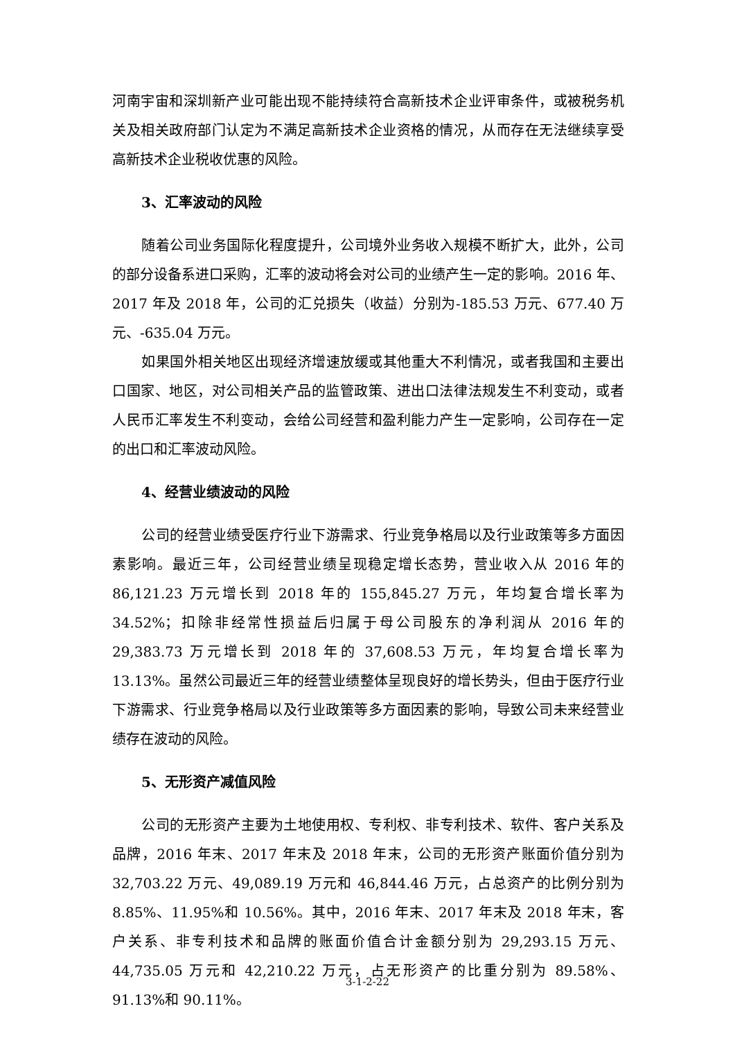河南宇宙和深圳新产业可能出现不能持续符合高新技术企业评审条件，或被税务机关及相关政府部门认定为不满足高新技术企业资格的情况，从而存在无法继续享受高新技术企业税收优惠的风险。
3、汇率波动的风险
随着公司业务国际化程度提升，公司境外业务收入规模不断扩大，此外，公司的部分设备系进口采购，汇率的波动将会对公司的业绩产生一定的影响。2016 年、2017 年及 2018 年，公司的汇兑损失（收益）分别为-185.53 万元、677.40 万元、-635.04 万元。
如果国外相关地区出现经济增速放缓或其他重大不利情况，或者我国和主要出口国家、地区，对公司相关产品的监管政策、进出口法律法规发生不利变动，或者人民币汇率发生不利变动，会给公司经营和盈利能力产生一定影响，公司存在一定的出口和汇率波动风险。
4、经营业绩波动的风险
公司的经营业绩受医疗行业下游需求、行业竞争格局以及行业政策等多方面因素影响。最近三年，公司经营业绩呈现稳定增长态势，营业收入从 2016 年的 86,121.23 万元增长到 2018 年的 155,845.27 万元，年均复合增长率为 34.52%；扣除非经常性损益后归属于母公司股东的净利润从 2016 年的 29,383.73 万元增长到 2018 年的 37,608.53 万元，年均复合增长率为 13.13%。虽然公司最近三年的经营业绩整体呈现良好的增长势头，但由于医疗行业下游需求、行业竞争格局以及行业政策等多方面因素的影响，导致公司未来经营业绩存在波动的风险。
5、无形资产减值风险
公司的无形资产主要为土地使用权、专利权、非专利技术、软件、客户关系及品牌，2016 年末、2017 年末及 2018 年末，公司的无形资产账面价值分别为 32,703.22 万元、49,089.19 万元和 46,844.46 万元，占总资产的比例分别为 8.85%、11.95%和 10.56%。其中，2016 年末、2017 年末及 2018 年末，客户关系、非专利技术和品牌的账面价值合计金额分别为 29,293.15 万元、44,735.05 万元和 42,210.22 万元，占无形资产的比重分别为 89.58%、91.13%和 90.11%。
3-1-2-22